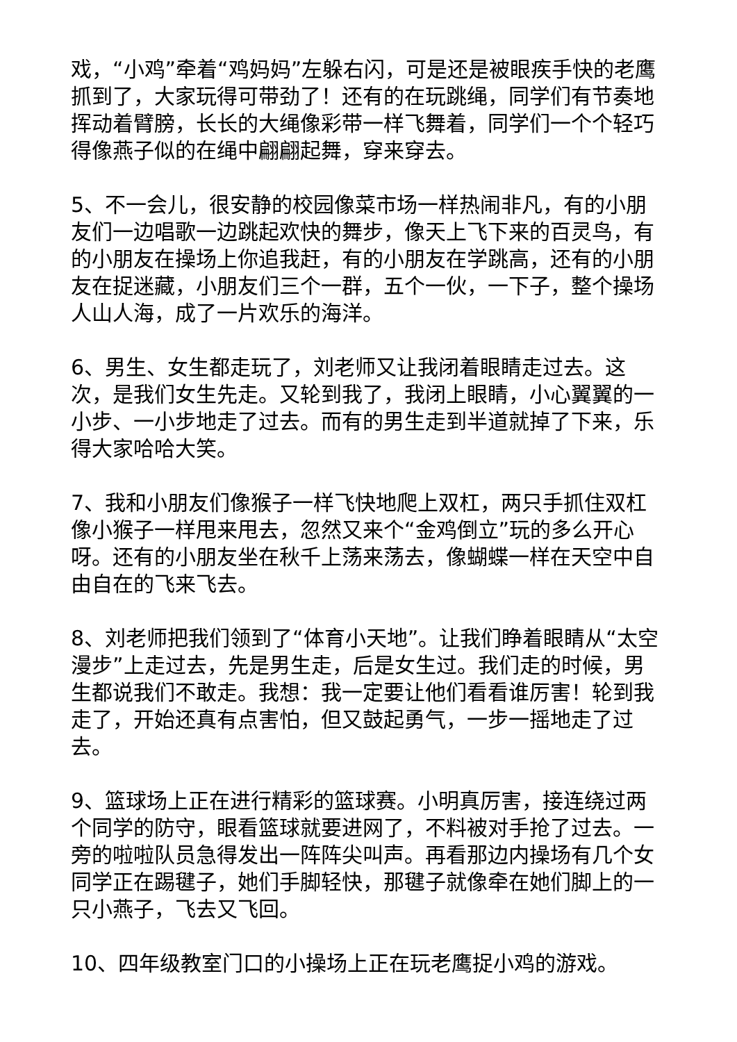戏，“小鸡”牵着“鸡妈妈”左躲右闪，可是还是被眼疾手快的老鹰抓到了，大家玩得可带劲了！还有的在玩跳绳，同学们有节奏地挥动着臂膀，长长的大绳像彩带一样飞舞着，同学们一个个轻巧得像燕子似的在绳中翩翩起舞，穿来穿去。
5、不一会儿，很安静的校园像菜市场一样热闹非凡，有的小朋友们一边唱歌一边跳起欢快的舞步，像天上飞下来的百灵鸟，有的小朋友在操场上你追我赶，有的小朋友在学跳高，还有的小朋友在捉迷藏，小朋友们三个一群，五个一伙，一下子，整个操场人山人海，成了一片欢乐的海洋。
6、男生、女生都走玩了，刘老师又让我闭着眼睛走过去。这次，是我们女生先走。又轮到我了，我闭上眼睛，小心翼翼的一小步、一小步地走了过去。而有的男生走到半道就掉了下来，乐得大家哈哈大笑。
7、我和小朋友们像猴子一样飞快地爬上双杠，两只手抓住双杠像小猴子一样甩来甩去，忽然又来个“金鸡倒立”玩的多么开心呀。还有的小朋友坐在秋千上荡来荡去，像蝴蝶一样在天空中自由自在的飞来飞去。
8、刘老师把我们领到了“体育小天地”。让我们睁着眼睛从“太空漫步”上走过去，先是男生走，后是女生过。我们走的时候，男生都说我们不敢走。我想：我一定要让他们看看谁厉害！轮到我走了，开始还真有点害怕，但又鼓起勇气，一步一摇地走了过去。
9、篮球场上正在进行精彩的篮球赛。小明真厉害，接连绕过两个同学的防守，眼看篮球就要进网了，不料被对手抢了过去。一旁的啦啦队员急得发出一阵阵尖叫声。再看那边内操场有几个女同学正在踢毽子，她们手脚轻快，那毽子就像牵在她们脚上的一只小燕子，飞去又飞回。
10、四年级教室门口的小操场上正在玩老鹰捉小鸡的游戏。